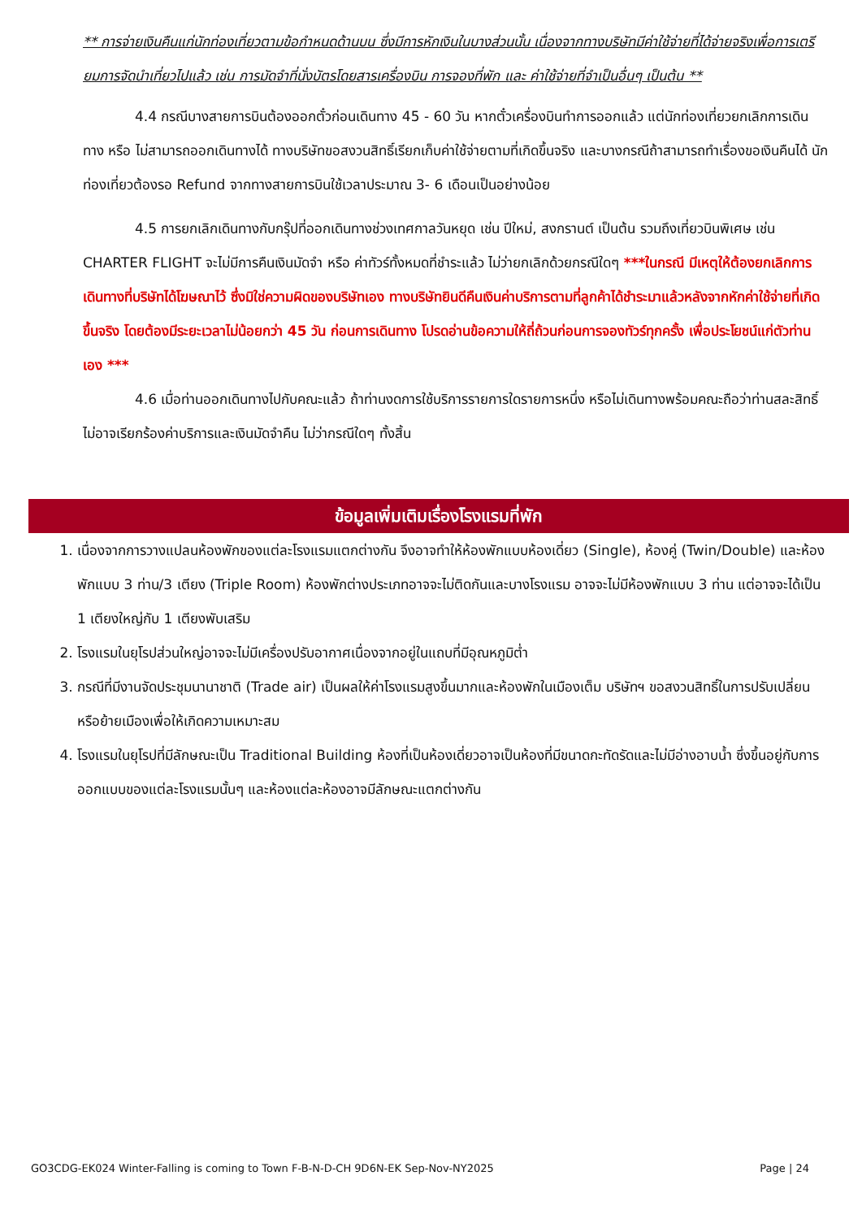** การจ่ายเงินคืนแก่นักท่องเที่ยวตามข้อกำหนดด้านบน ซึ่งมีการหักเงินในบางส่วนนั้น เนื่องจากทางบริษัทมีค่าใช้จ่ายที่ได้จ่ายจริงเพื่อการเตรียมการจัดนำเที่ยวไปแล้ว เช่น การมัดจำที่นั่งบัตรโดยสารเครื่องบิน การจองที่พัก และ ค่าใช้จ่ายที่จำเป็นอื่นๆ เป็นต้น **
4.4 กรณีบางสายการบินต้องออกตั๋วก่อนเดินทาง 45 - 60 วัน หากตั๋วเครื่องบินทำการออกแล้ว แต่นักท่องเที่ยวยกเลิกการเดินทาง หรือ ไม่สามารถออกเดินทางได้ ทางบริษัทขอสงวนสิทธิ์เรียกเก็บค่าใช้จ่ายตามที่เกิดขึ้นจริง และบางกรณีถ้าสามารถทำเรื่องขอเงินคืนได้ นักท่องเที่ยวต้องรอ Refund จากทางสายการบินใช้เวลาประมาณ 3- 6 เดือนเป็นอย่างน้อย
4.5 การยกเลิกเดินทางกับกรุ๊ปที่ออกเดินทางช่วงเทศกาลวันหยุด เช่น ปีใหม่, สงกรานต์ เป็นต้น รวมถึงเที่ยวบินพิเศษ เช่น CHARTER FLIGHT จะไม่มีการคืนเงินมัดจำ หรือ ค่าทัวร์ทั้งหมดที่ชำระแล้ว ไม่ว่ายกเลิกด้วยกรณีใดๆ ***ในกรณี มีเหตุให้ต้องยกเลิกการเดินทางที่บริษัทได้โฆษณาไว้ ซึ่งมิใช่ความผิดของบริษัทเอง ทางบริษัทยินดีคืนเงินค่าบริการตามที่ลูกค้าได้ชำระมาแล้วหลังจากหักค่าใช้จ่ายที่เกิดขึ้นจริง โดยต้องมีระยะเวลาไม่น้อยกว่า 45 วัน ก่อนการเดินทาง โปรดอ่านข้อความให้ถี่ถ้วนก่อนการจองทัวร์ทุกครั้ง เพื่อประโยชน์แก่ตัวท่านเอง ***
4.6 เมื่อท่านออกเดินทางไปกับคณะแล้ว ถ้าท่านงดการใช้บริการรายการใดรายการหนึ่ง หรือไม่เดินทางพร้อมคณะถือว่าท่านสละสิทธิ์ ไม่อาจเรียกร้องค่าบริการและเงินมัดจำคืน ไม่ว่ากรณีใดๆ ทั้งสิ้น
ข้อมูลเพิ่มเติมเรื่องโรงแรมที่พัก
1. เนื่องจากการวางแปลนห้องพักของแต่ละโรงแรมแตกต่างกัน จึงอาจทำให้ห้องพักแบบห้องเดี่ยว (Single), ห้องคู่ (Twin/Double) และห้องพักแบบ 3 ท่าน/3 เตียง (Triple Room) ห้องพักต่างประเภทอาจจะไม่ติดกันและบางโรงแรม อาจจะไม่มีห้องพักแบบ 3 ท่าน แต่อาจจะได้เป็น 1 เตียงใหญ่กับ 1 เตียงพับเสริม
2. โรงแรมในยุโรปส่วนใหญ่อาจจะไม่มีเครื่องปรับอากาศเนื่องจากอยู่ในแถบที่มีอุณหภูมิต่ำ
3. กรณีที่มีงานจัดประชุมนานาชาติ (Trade air) เป็นผลให้ค่าโรงแรมสูงขึ้นมากและห้องพักในเมืองเต็ม บริษัทฯ ขอสงวนสิทธิ์ในการปรับเปลี่ยนหรือย้ายเมืองเพื่อให้เกิดความเหมาะสม
4. โรงแรมในยุโรปที่มีลักษณะเป็น Traditional Building ห้องที่เป็นห้องเดี่ยวอาจเป็นห้องที่มีขนาดกะทัดรัดและไม่มีอ่างอาบน้ำ ซึ่งขึ้นอยู่กับการออกแบบของแต่ละโรงแรมนั้นๆ และห้องแต่ละห้องอาจมีลักษณะแตกต่างกัน
GO3CDG-EK024 Winter-Falling is coming to Town F-B-N-D-CH 9D6N-EK Sep-Nov-NY2025 Page | 24